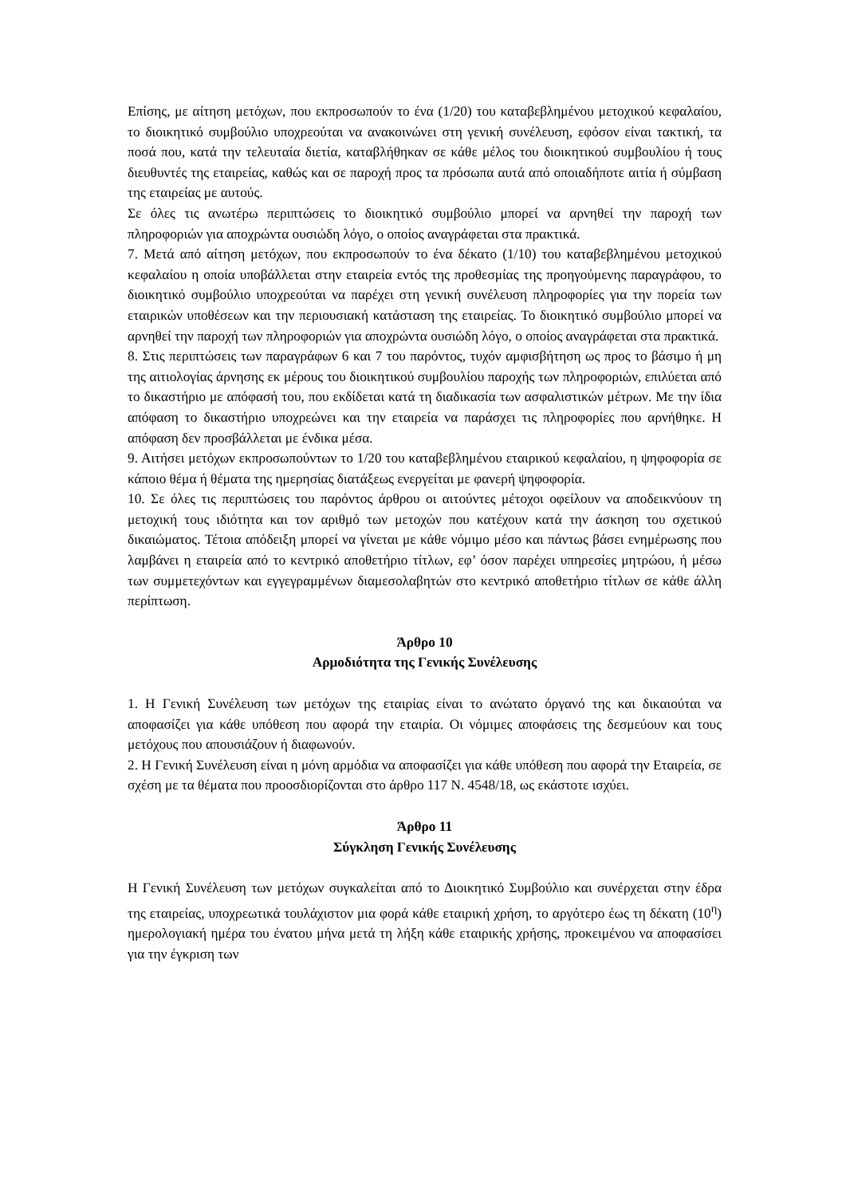Επίσης, με αίτηση μετόχων, που εκπροσωπούν το ένα (1/20) του καταβεβλημένου μετοχικού κεφαλαίου, το διοικητικό συμβούλιο υποχρεούται να ανακοινώνει στη γενική συνέλευση, εφόσον είναι τακτική, τα ποσά που, κατά την τελευταία διετία, καταβλήθηκαν σε κάθε μέλος του διοικητικού συμβουλίου ή τους διευθυντές της εταιρείας, καθώς και σε παροχή προς τα πρόσωπα αυτά από οποιαδήποτε αιτία ή σύμβαση της εταιρείας με αυτούς.
Σε όλες τις ανωτέρω περιπτώσεις το διοικητικό συμβούλιο μπορεί να αρνηθεί την παροχή των πληροφοριών για αποχρώντα ουσιώδη λόγο, ο οποίος αναγράφεται στα πρακτικά.
7. Μετά από αίτηση μετόχων, που εκπροσωπούν το ένα δέκατο (1/10) του καταβεβλημένου μετοχικού κεφαλαίου η οποία υποβάλλεται στην εταιρεία εντός της προθεσμίας της προηγούμενης παραγράφου, το διοικητικό συμβούλιο υποχρεούται να παρέχει στη γενική συνέλευση πληροφορίες για την πορεία των εταιρικών υποθέσεων και την περιουσιακή κατάσταση της εταιρείας. Το διοικητικό συμβούλιο μπορεί να αρνηθεί την παροχή των πληροφοριών για αποχρώντα ουσιώδη λόγο, ο οποίος αναγράφεται στα πρακτικά.
8. Στις περιπτώσεις των παραγράφων 6 και 7 του παρόντος, τυχόν αμφισβήτηση ως προς το βάσιμο ή μη της αιτιολογίας άρνησης εκ μέρους του διοικητικού συμβουλίου παροχής των πληροφοριών, επιλύεται από το δικαστήριο με απόφασή του, που εκδίδεται κατά τη διαδικασία των ασφαλιστικών μέτρων. Με την ίδια απόφαση το δικαστήριο υποχρεώνει και την εταιρεία να παράσχει τις πληροφορίες που αρνήθηκε. Η απόφαση δεν προσβάλλεται με ένδικα μέσα.
9. Αιτήσει μετόχων εκπροσωπούντων το 1/20 του καταβεβλημένου εταιρικού κεφαλαίου, η ψηφοφορία σε κάποιο θέμα ή θέματα της ημερησίας διατάξεως ενεργείται με φανερή ψηφοφορία.
10. Σε όλες τις περιπτώσεις του παρόντος άρθρου οι αιτούντες μέτοχοι οφείλουν να αποδεικνύουν τη μετοχική τους ιδιότητα και τον αριθμό των μετοχών που κατέχουν κατά την άσκηση του σχετικού δικαιώματος. Τέτοια απόδειξη μπορεί να γίνεται με κάθε νόμιμο μέσο και πάντως βάσει ενημέρωσης που λαμβάνει η εταιρεία από το κεντρικό αποθετήριο τίτλων, εφ’ όσον παρέχει υπηρεσίες μητρώου, ή μέσω των συμμετεχόντων και εγγεγραμμένων διαμεσολαβητών στο κεντρικό αποθετήριο τίτλων σε κάθε άλλη περίπτωση.
Άρθρο 10
Αρμοδιότητα της Γενικής Συνέλευσης
1. Η Γενική Συνέλευση των μετόχων της εταιρίας είναι το ανώτατο όργανό της και δικαιούται να αποφασίζει για κάθε υπόθεση που αφορά την εταιρία. Οι νόμιμες αποφάσεις της δεσμεύουν και τους μετόχους που απουσιάζουν ή διαφωνούν.
2. Η Γενική Συνέλευση είναι η μόνη αρμόδια να αποφασίζει για κάθε υπόθεση που αφορά την Εταιρεία, σε σχέση με τα θέματα που προοσδιορίζονται στο άρθρο 117 Ν. 4548/18, ως εκάστοτε ισχύει.
Άρθρο 11
Σύγκληση Γενικής Συνέλευσης
Η Γενική Συνέλευση των μετόχων συγκαλείται από το Διοικητικό Συμβούλιο και συνέρχεται στην έδρα της εταιρείας, υποχρεωτικά τουλάχιστον μια φορά κάθε εταιρική χρήση, το αργότερο έως τη δέκατη (10<sup>η</sup>) ημερολογιακή ημέρα του ένατου μήνα μετά τη λήξη κάθε εταιρικής χρήσης, προκειμένου να αποφασίσει για την έγκριση των